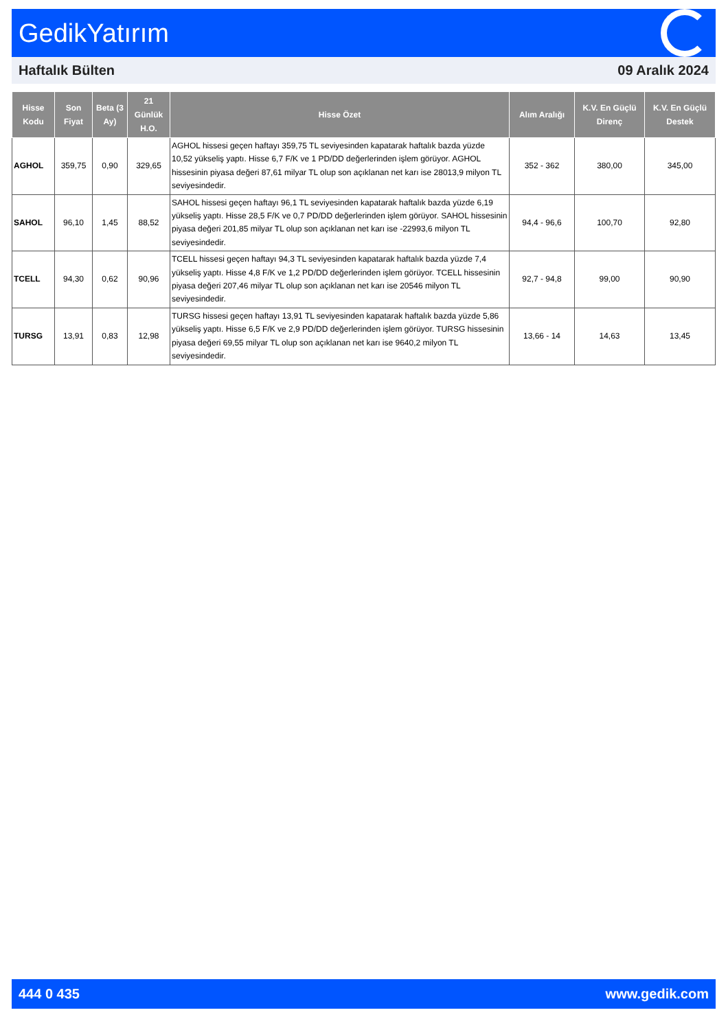GedikYatırım
Haftalık Bülten 09 Aralık 2024
| Hisse Kodu | Son Fiyat | Beta (3 Ay) | 21 Günlük H.O. | Hisse Özet | Alım Aralığı | K.V. En Güçlü Direnç | K.V. En Güçlü Destek |
| --- | --- | --- | --- | --- | --- | --- | --- |
| AGHOL | 359,75 | 0,90 | 329,65 | AGHOL hissesi geçen haftayı 359,75 TL seviyesinden kapatarak haftalık bazda yüzde 10,52 yükseliş yaptı. Hisse 6,7 F/K ve 1 PD/DD değerlerinden işlem görüyor. AGHOL hissesinin piyasa değeri 87,61 milyar TL olup son açıklanan net karı ise 28013,9 milyon TL seviyesindedir. | 352 - 362 | 380,00 | 345,00 |
| SAHOL | 96,10 | 1,45 | 88,52 | SAHOL hissesi geçen haftayı 96,1 TL seviyesinden kapatarak haftalık bazda yüzde 6,19 yükseliş yaptı. Hisse 28,5 F/K ve 0,7 PD/DD değerlerinden işlem görüyor. SAHOL hissesinin piyasa değeri 201,85 milyar TL olup son açıklanan net karı ise -22993,6 milyon TL seviyesindedir. | 94,4 - 96,6 | 100,70 | 92,80 |
| TCELL | 94,30 | 0,62 | 90,96 | TCELL hissesi geçen haftayı 94,3 TL seviyesinden kapatarak haftalık bazda yüzde 7,4 yükseliş yaptı. Hisse 4,8 F/K ve 1,2 PD/DD değerlerinden işlem görüyor. TCELL hissesinin piyasa değeri 207,46 milyar TL olup son açıklanan net karı ise 20546 milyon TL seviyesindedir. | 92,7 - 94,8 | 99,00 | 90,90 |
| TURSG | 13,91 | 0,83 | 12,98 | TURSG hissesi geçen haftayı 13,91 TL seviyesinden kapatarak haftalık bazda yüzde 5,86 yükseliş yaptı. Hisse 6,5 F/K ve 2,9 PD/DD değerlerinden işlem görüyor. TURSG hissesinin piyasa değeri 69,55 milyar TL olup son açıklanan net karı ise 9640,2 milyon TL seviyesindedir. | 13,66 - 14 | 14,63 | 13,45 |
444 0 435 www.gedik.com